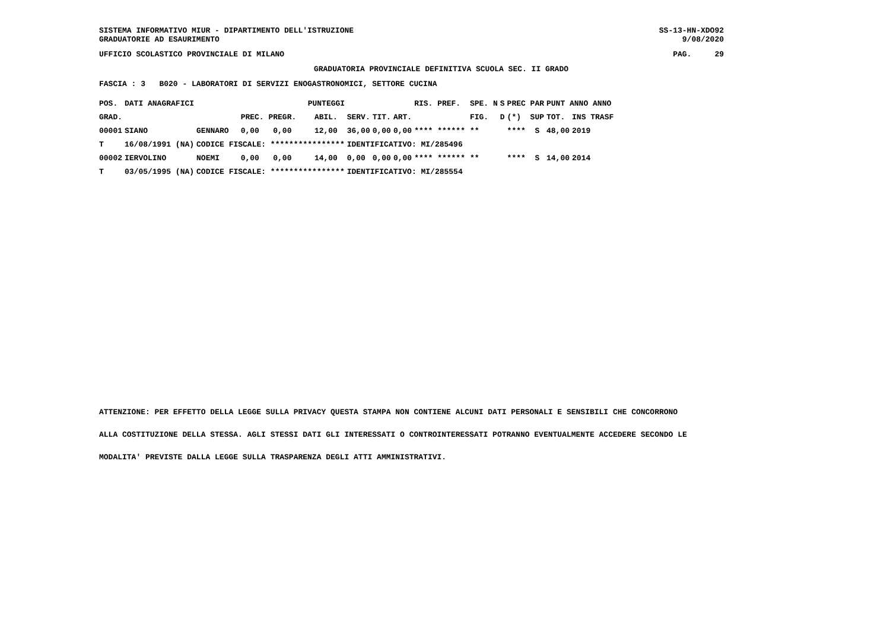SISTEMA INFORMATIVO MIUR - DIPARTIMENTO DELL'ISTRUZIONE GRADUATORIE AD ESAURIMENTO SS-13-HN-XDO92 9/08/2020
UFFICIO SCOLASTICO PROVINCIALE DI MILANO PAG. 29
GRADUATORIA PROVINCIALE DEFINITIVA SCUOLA SEC. II GRADO
FASCIA : 3 B020 - LABORATORI DI SERVIZI ENOGASTRONOMICI, SETTORE CUCINA
| POS. | DATI ANAGRAFICI | | PUNTEGGI | | | | | RIS. PREF. | | SPE. N | S | PREC PAR | PUNT ANNO ANNO | |
| --- | --- | --- | --- | --- | --- | --- | --- | --- | --- | --- | --- | --- | --- | --- |
| GRAD. | | | PREC. PREGR. | ABIL. | SERV. | TIT. | ART. | | | FIG. | D | (*) SUP | TOT. | INS TRASF |
| 00001 | SIANO | GENNARO | 0,00 0,00 | 12,00 | 36,00 | 0,00 | 0,00 | **** ****** | | ** | | **** S | 48,00 | 2019 |
| T | 16/08/1991 (NA) | CODICE FISCALE: **************** | | | IDENTIFICATIVO: MI/285496 | | | | | | | | | |
| 00002 | IERVOLINO | NOEMI | 0,00 0,00 | 14,00 | 0,00 | 0,00 | 0,00 | **** ****** | | ** | | **** S | 14,00 | 2014 |
| T | 03/05/1995 (NA) | CODICE FISCALE: **************** | | | IDENTIFICATIVO: MI/285554 | | | | | | | | | |
ATTENZIONE: PER EFFETTO DELLA LEGGE SULLA PRIVACY QUESTA STAMPA NON CONTIENE ALCUNI DATI PERSONALI E SENSIBILI CHE CONCORRONO
ALLA COSTITUZIONE DELLA STESSA. AGLI STESSI DATI GLI INTERESSATI O CONTROINTERESSATI POTRANNO EVENTUALMENTE ACCEDERE SECONDO LE
MODALITA' PREVISTE DALLA LEGGE SULLA TRASPARENZA DEGLI ATTI AMMINISTRATIVI.